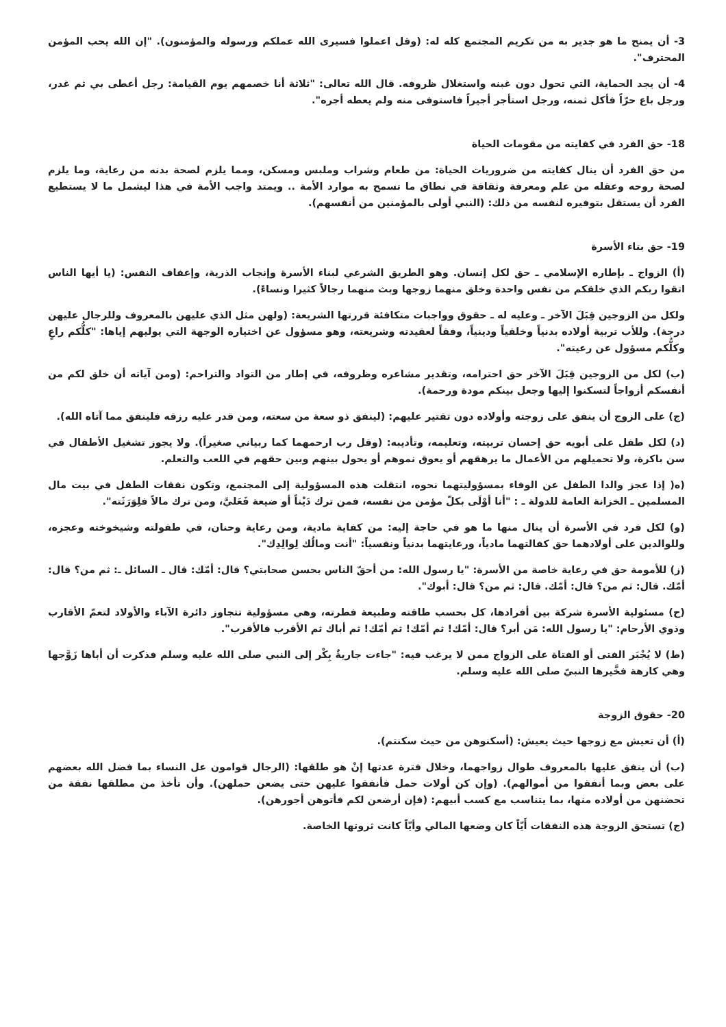3- أن يمنح ما هو جدير به من تكريم المجتمع كله له: (وقل اعملوا فسيرى الله عملكم ورسوله والمؤمنون). "إن الله يحب المؤمن المحترف".
4- أن يجد الحماية، التي تحول دون غبنه واستغلال ظروفه. قال الله تعالى: "ثلاثة أنا خصمهم يوم القيامة: رجل أعطى بي ثم غدر، ورجل باع حرّاً فأكل ثمنه، ورجل استأجر أجيراً فاستوفى منه ولم يعطه أجره".
18- حق الفرد في كفايته من مقومات الحياة
من حق الفرد أن ينال كفايته من ضروريات الحياة: من طعام وشراب وملبس ومسكن، ومما يلزم لصحة بدنه من رعاية، وما يلزم لصحة روحه وعقله من علم ومعرفة وثقافة في نطاق ما تسمح به موارد الأمة .. ويمتد واجب الأمة في هذا ليشمل ما لا يستطيع الفرد أن يستقل بتوفيره لنفسه من ذلك: (النبي أولى بالمؤمنين من أنفسهم).
19- حق بناء الأسرة
(أ) الزواج ـ بإطاره الإسلامي ـ حق لكل إنسان. وهو الطريق الشرعي لبناء الأسرة وإنجاب الذرية، وإعفاف النفس: (يا أيها الناس اتقوا ربكم الذي خلقكم من نفس واحدة وخلق منهما زوجها وبث منهما رجالاً كثيرا ونساءً).
ولكل من الزوجين قِبَلَ الآخر ـ وعليه له ـ حقوق وواجبات متكافئة قررتها الشريعة: (ولهن مثل الذي عليهن بالمعروف وللرجال عليهن درجة). وللأب تربية أولاده بدنياً وخلقياً ودينياً، وفقاً لعقيدته وشريعته، وهو مسؤول عن اختياره الوجهة التي يوليهم إياها: "كلُّكم راعٍ وكلُّكم مسؤول عن رعيته".
(ب) لكل من الزوجين قِبَلَ الآخر حق احترامه، وتقدير مشاعره وظروفه، في إطار من التواد والتراحم: (ومن آياته أن خلق لكم من أنفسكم أزواجاً لتسكنوا إليها وجعل بينكم مودة ورحمة).
(ج) على الزوج أن ينفق على زوجته وأولاده دون تقتير عليهم: (لينفق ذو سعة من سعته، ومن قدر عليه رزقه فلينفق مما آتاه الله).
(د) لكل طفل على أبويه حق إحسان تربيته، وتعليمه، وتأديبه: (وقل رب ارحمهما كما ربياني صغيراً). ولا يجوز تشغيل الأطفال في سن باكرة، ولا تحميلهم من الأعمال ما يرهقهم أو يعوق نموهم أو يحول بينهم وبين حقهم في اللعب والتعلم.
(ه( إذا عجز والدا الطفل عن الوفاء بمسؤوليتهما نحوه، انتقلت هذه المسؤولية إلى المجتمع، وتكون نفقات الطفل في بيت مال المسلمين ـ الخزانة العامة للدولة ـ : "أنا أوْلَى بكلّ مؤمن من نفسه، فمن ترك دَيْناً أو ضيعة فَعَليَّ، ومن ترك مالاً فلِوَرَثَته".
(و) لكل فرد في الأسرة أن ينال منها ما هو في حاجة إليه: من كفاية مادية، ومن رعاية وحنان، في طفولته وشيخوخته وعجزه، وللوالدين على أولادهما حق كفالتهما مادياً، ورعايتهما بدنياً ونفسياً: "أنت ومالُك لِوالِدِك".
(ز) للأمومة حق في رعاية خاصة من الأسرة: "يا رسول الله: من أحقّ الناس بحسن صحابتي؟ قال: أمّك: قال ـ السائل ـ: ثم من؟ قال: أمّك. قال: ثم من؟ قال: أمّك. قال: ثم من؟ قال: أبوك".
(ح) مسئولية الأسرة شركة بين أفرادها، كل بحسب طاقته وطبيعة فطرته، وهي مسؤولية تتجاوز دائرة الآباء والأولاد لتعمّ الأقارب وذوي الأرحام: "يا رسول الله: مَن أبر؟ قال: أمّك! ثم أمّك! ثم أمّك! ثم أباك ثم الأقرب فالأقرب".
(ط) لا يُجْبَر الفتى أو الفتاة على الزواج ممن لا يرغب فيه: "جاءت جاريةٌ بِكْر إلى النبي صلى الله عليه وسلم فذكرت أن أباها زَوَّجها وهي كارهة فخَّيرها النبيّ صلى الله عليه وسلم.
20- حقوق الزوجة
(أ) أن تعيش مع زوجها حيث يعيش: (أسكنوهن من حيث سكنتم).
(ب) أن ينفق عليها بالمعروف طوال زواجهما، وخلال فترة عدتها إنْ هو طلقها: (الرجال قوامون عل النساء بما فضل الله بعضهم على بعض وبما أنفقوا من أموالهم). (وإن كن أولات حمل فأنفقوا عليهن حتى يضعن حملهن). وأن تأخذ من مطلقها نفقة من تحضنهن من أولاده منها، بما يتناسب مع كسب أبيهم: (فإن أرضعن لكم فأتوهن أجورهن).
(ج) تستحق الزوجة هذه النفقات أَيّاً كان وضعها المالي وأيّاً كانت ثروتها الخاصة.